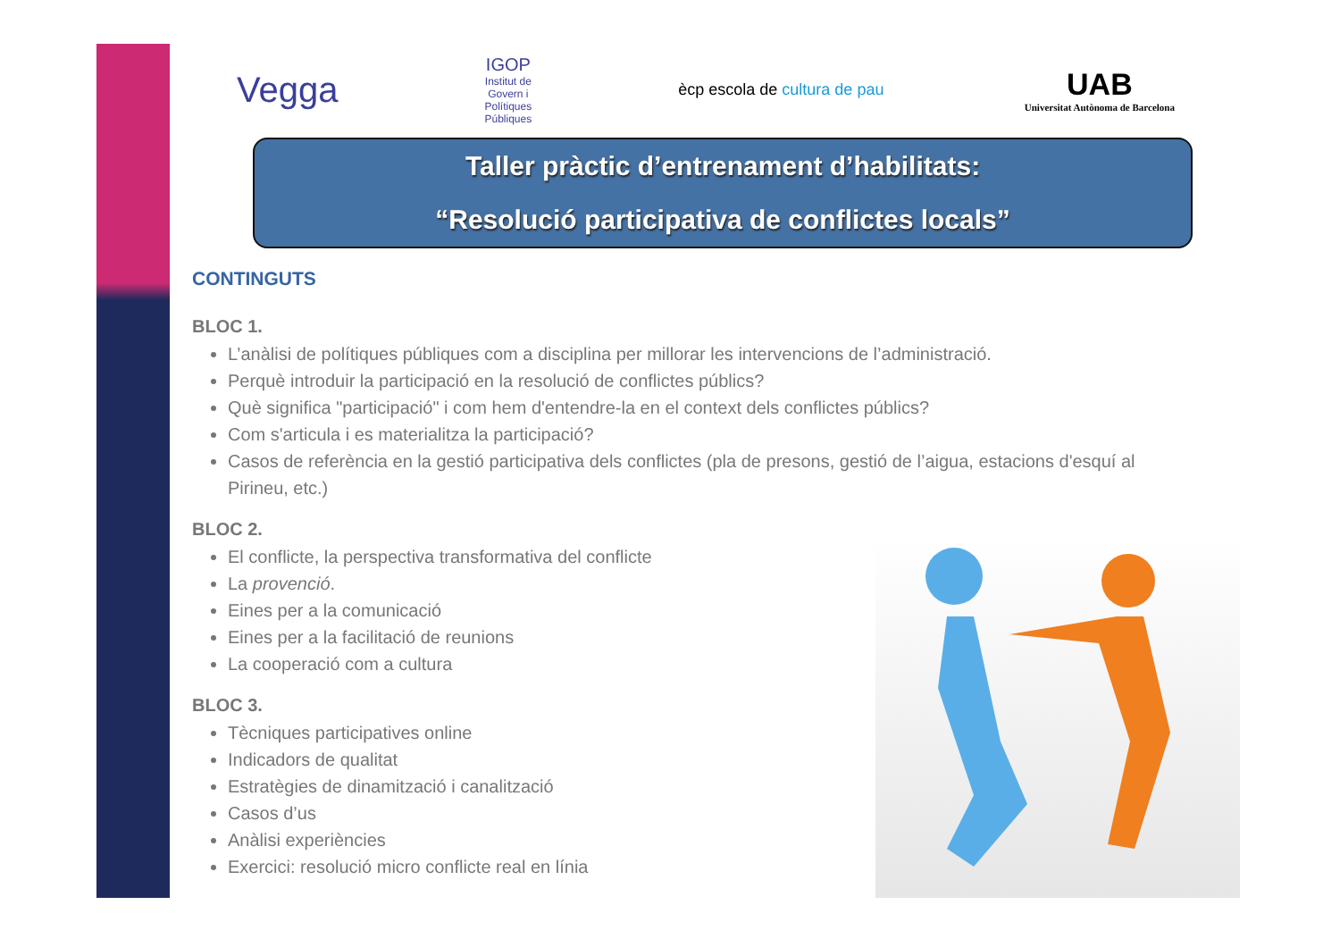Vegga
IGOP
Institut de Govern i Polítiques Públiques
ècp escola de cultura de pau
UAB
Universitat Autònoma de Barcelona
Taller pràctic d’entrenament d’habilitats:
“Resolució participativa de conflictes locals”
CONTINGUTS
BLOC 1.
L’anàlisi de polítiques públiques com a disciplina per millorar les intervencions de l’administració.
Perquè introduir la participació en la resolució de conflictes públics?
Què significa "participació" i com hem d'entendre-la en el context dels conflictes públics?
Com s'articula i es materialitza la participació?
Casos de referència en la gestió participativa dels conflictes (pla de presons, gestió de l’aigua, estacions d'esquí al Pirineu, etc.)
BLOC 2.
El conflicte, la perspectiva transformativa del conflicte
La provenció.
Eines per a la comunicació
Eines per a la facilitació de reunions
La cooperació com a cultura
BLOC 3.
Tècniques participatives online
Indicadors de qualitat
Estratègies de dinamització i canalització
Casos d’us
Anàlisi experiències
Exercici: resolució micro conflicte real en línia